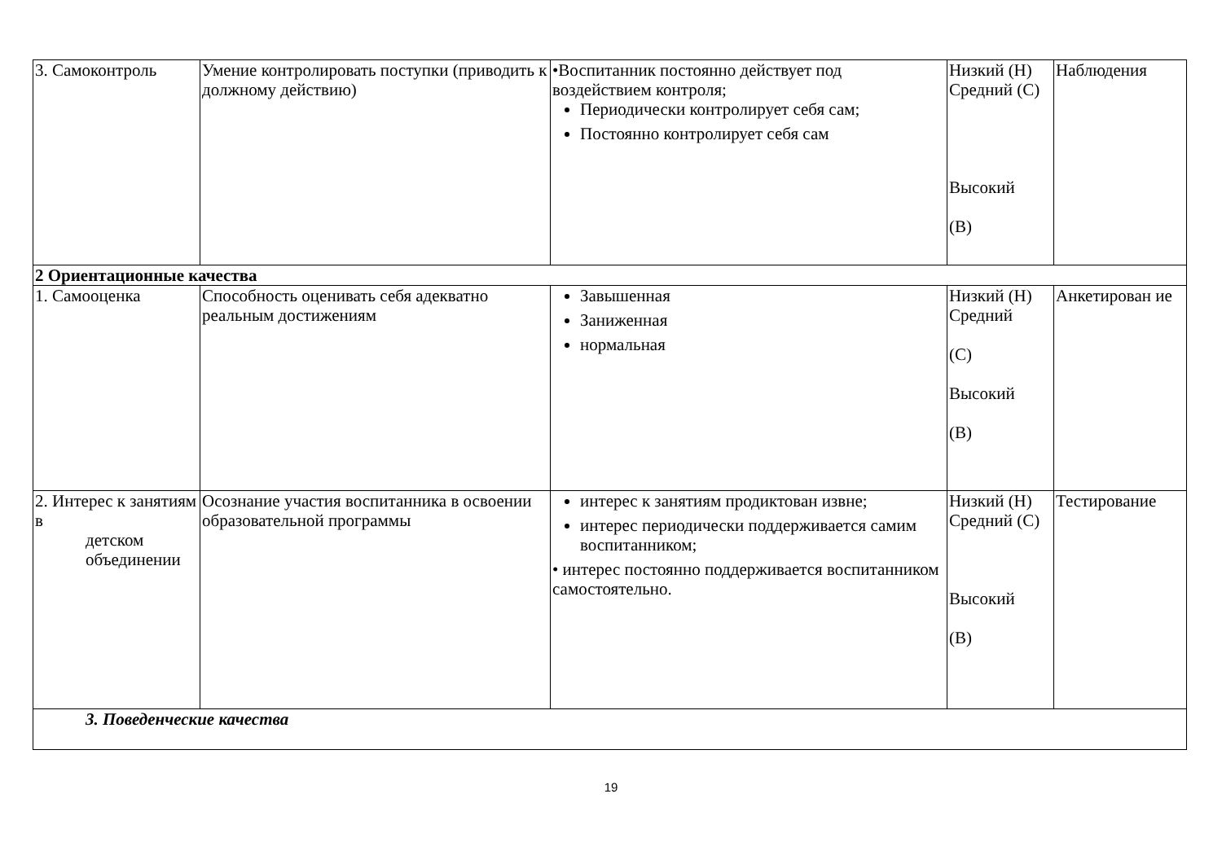| 3. Самоконтроль | Умение контролировать поступки (приводить к должному действию) | •Воспитанник постоянно действует под воздействием контроля; Периодически контролирует себя сам; Постоянно контролирует себя сам | Низкий (Н) Средний (С) Высокий (В) | Наблюдения |
| 2 Ориентационные качества | | | | |
| 1. Самооценка | Способность оценивать себя адекватно реальным достижениям | Завышенная Заниженная нормальная | Низкий (Н) Средний (С) Высокий (В) | Анкетирован ие |
| 2. Интерес к занятиям в детском объединении | Осознание участия воспитанника в освоении образовательной программы | интерес к занятиям продиктован извне; интерес периодически поддерживается самим воспитанником; • интерес постоянно поддерживается воспитанником самостоятельно. | Низкий (Н) Средний (С) Высокий (В) | Тестирование |
| 3. Поведенческие качества | | | | |
19